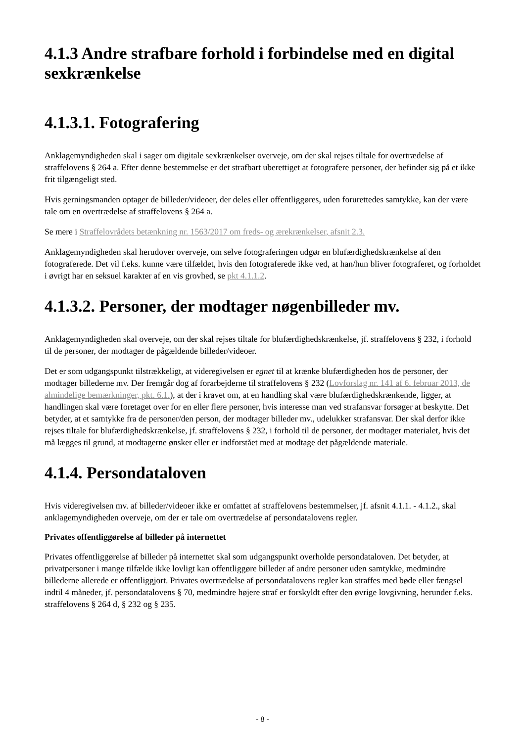4.1.3 Andre strafbare forhold i forbindelse med en digital sexkrænkelse
4.1.3.1. Fotografering
Anklagemyndigheden skal i sager om digitale sexkrænkelser overveje, om der skal rejses tiltale for overtrædelse af straffelovens § 264 a. Efter denne bestemmelse er det strafbart uberettiget at fotografere personer, der befinder sig på et ikke frit tilgængeligt sted.
Hvis gerningsmanden optager de billeder/videoer, der deles eller offentliggøres, uden forurettedes samtykke, kan der være tale om en overtrædelse af straffelovens § 264 a.
Se mere i Straffelovrådets betænkning nr. 1563/2017 om freds- og ærekrænkelser, afsnit 2.3.
Anklagemyndigheden skal herudover overveje, om selve fotograferingen udgør en blufærdighedskrænkelse af den fotograferede. Det vil f.eks. kunne være tilfældet, hvis den fotograferede ikke ved, at han/hun bliver fotograferet, og forholdet i øvrigt har en seksuel karakter af en vis grovhed, se pkt 4.1.1.2.
4.1.3.2. Personer, der modtager nøgenbilleder mv.
Anklagemyndigheden skal overveje, om der skal rejses tiltale for blufærdighedskrænkelse, jf. straffelovens § 232, i forhold til de personer, der modtager de pågældende billeder/videoer.
Det er som udgangspunkt tilstrækkeligt, at videregivelsen er egnet til at krænke blufærdigheden hos de personer, der modtager billederne mv. Der fremgår dog af forarbejderne til straffelovens § 232 (Lovforslag nr. 141 af 6. februar 2013, de almindelige bemærkninger, pkt. 6.1.), at der i kravet om, at en handling skal være blufærdighedskrænkende, ligger, at handlingen skal være foretaget over for en eller flere personer, hvis interesse man ved strafansvar forsøger at beskytte. Det betyder, at et samtykke fra de personer/den person, der modtager billeder mv., udelukker strafansvar. Der skal derfor ikke rejses tiltale for blufærdighedskrænkelse, jf. straffelovens § 232, i forhold til de personer, der modtager materialet, hvis det må lægges til grund, at modtagerne ønsker eller er indforstået med at modtage det pågældende materiale.
4.1.4. Persondataloven
Hvis videregivelsen mv. af billeder/videoer ikke er omfattet af straffelovens bestemmelser, jf. afsnit 4.1.1. - 4.1.2., skal anklagemyndigheden overveje, om der er tale om overtrædelse af persondatalovens regler.
Privates offentliggørelse af billeder på internettet
Privates offentliggørelse af billeder på internettet skal som udgangspunkt overholde persondataloven. Det betyder, at privatpersoner i mange tilfælde ikke lovligt kan offentliggøre billeder af andre personer uden samtykke, medmindre billederne allerede er offentliggjort. Privates overtrædelse af persondatalovens regler kan straffes med bøde eller fængsel indtil 4 måneder, jf. persondatalovens § 70, medmindre højere straf er forskyldt efter den øvrige lovgivning, herunder f.eks. straffelovens § 264 d, § 232 og § 235.
- 8 -